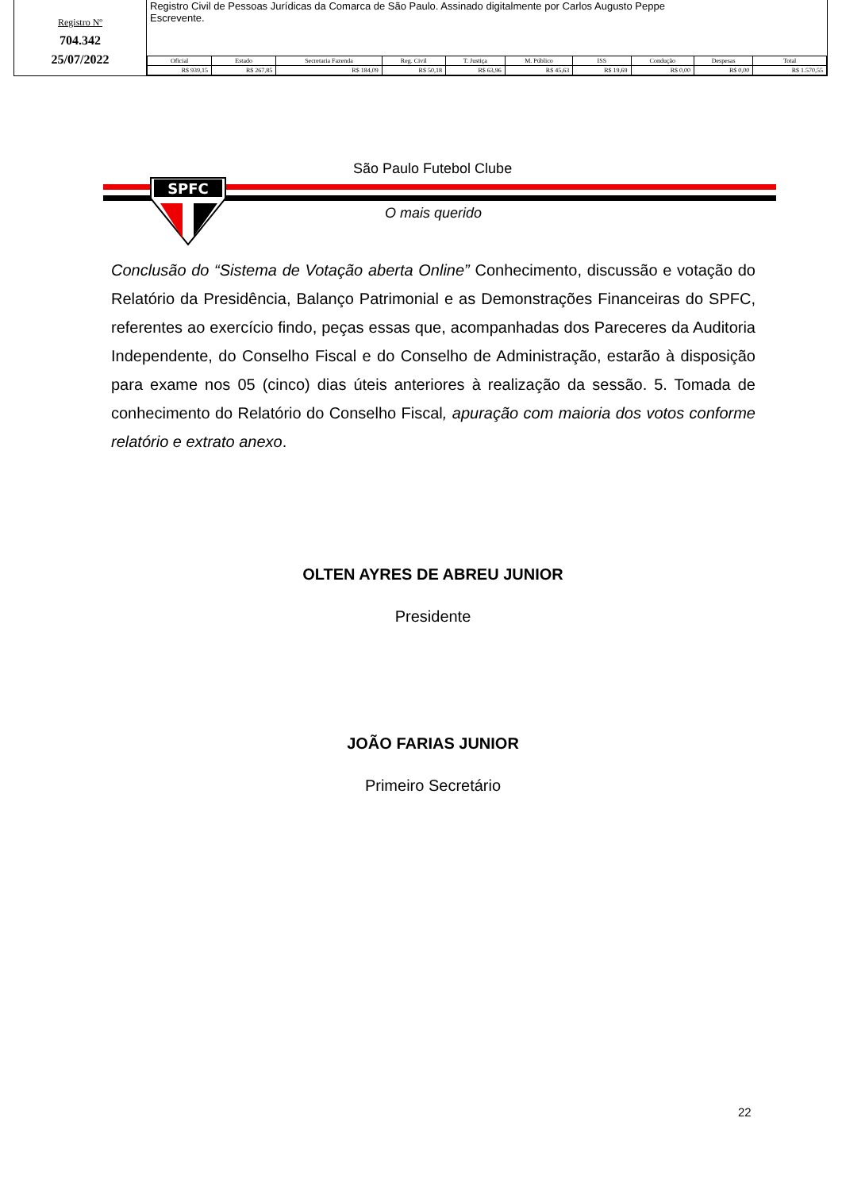Registro Nº
704.342
25/07/2022
Registro Civil de Pessoas Jurídicas da Comarca de São Paulo. Assinado digitalmente por Carlos Augusto Peppe
Escrevente.
| Oficial | Estado | Secretaria Fazenda | Reg. Civil | T. Justiça | M. Público | ISS | Condução | Despesas | Total |
| --- | --- | --- | --- | --- | --- | --- | --- | --- | --- |
| R$ 939,15 | R$ 267,85 | R$ 184,09 | R$ 50,18 | R$ 63,96 | R$ 45,63 | R$ 19,69 | R$ 0,00 | R$ 0,00 | R$ 1.570,55 |
SPFC
São Paulo Futebol Clube
O mais querido
Conclusão do “Sistema de Votação aberta Online” Conhecimento, discussão e votação do Relatório da Presidência, Balanço Patrimonial e as Demonstrações Financeiras do SPFC, referentes ao exercício findo, peças essas que, acompanhadas dos Pareceres da Auditoria Independente, do Conselho Fiscal e do Conselho de Administração, estarão à disposição para exame nos 05 (cinco) dias úteis anteriores à realização da sessão. 5. Tomada de conhecimento do Relatório do Conselho Fiscal, apuração com maioria dos votos conforme relatório e extrato anexo.
OLTEN AYRES DE ABREU JUNIOR
Presidente
JOÃO FARIAS JUNIOR
Primeiro Secretário
22